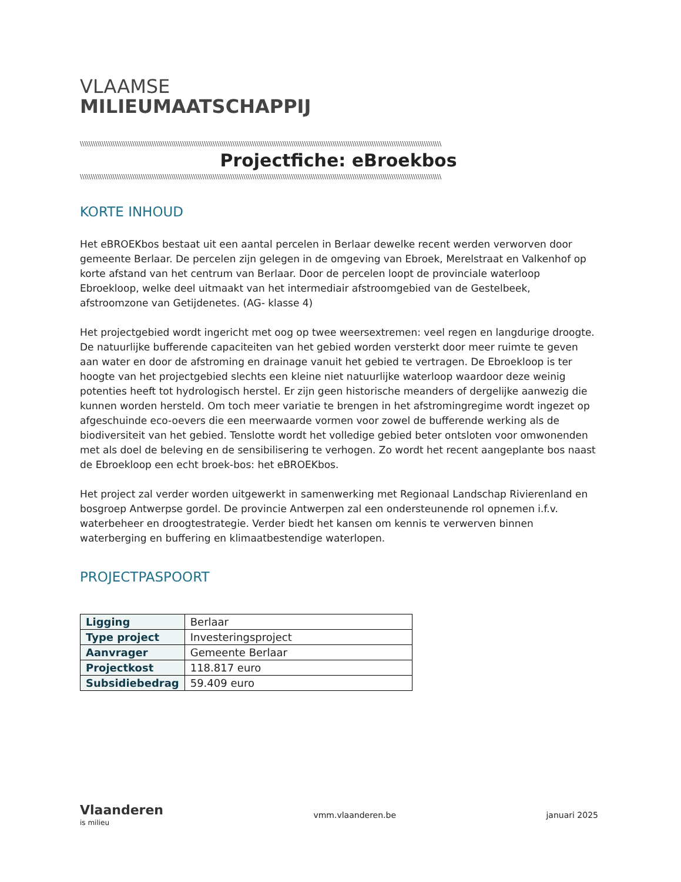VLAAMSE
MILIEUMAATSCHAPPIJ
\\\\\\\\\\\\\\\\\\\\\\\\\\\\\\\\\\\\\\\\\\\\\\\\\\\\\\\\\\\\\\\\\\\\\\\\\\\\\\\\\\\\\\\\\\\\\\\\\\\\\\\\\\\\\\\\\\\\\\\\\\\\\\\\\\\\\\\\\\\\\\\\\\\\\\\\\\\\\\\\\\\\\\
Projectfiche: eBroekbos
\\\\\\\\\\\\\\\\\\\\\\\\\\\\\\\\\\\\\\\\\\\\\\\\\\\\\\\\\\\\\\\\\\\\\\\\\\\\\\\\\\\\\\\\\\\\\\\\\\\\\\\\\\\\\\\\\\\\\\\\\\\\\\\\\\\\\\\\\\\\\\\\\\\\\\\\\\\\\\\\\\\\\\
KORTE INHOUD
Het eBROEKbos bestaat uit een aantal percelen in Berlaar dewelke recent werden verworven door gemeente Berlaar. De percelen zijn gelegen in de omgeving van Ebroek, Merelstraat en Valkenhof op korte afstand van het centrum van Berlaar. Door de percelen loopt de provinciale waterloop Ebroekloop, welke deel uitmaakt van het intermediair afstroomgebied van de Gestelbeek, afstroomzone van Getijdenetes. (AG- klasse 4)
Het projectgebied wordt ingericht met oog op twee weersextremen: veel regen en langdurige droogte. De natuurlijke bufferende capaciteiten van het gebied worden versterkt door meer ruimte te geven aan water en door de afstroming en drainage vanuit het gebied te vertragen. De Ebroekloop is ter hoogte van het projectgebied slechts een kleine niet natuurlijke waterloop waardoor deze weinig potenties heeft tot hydrologisch herstel. Er zijn geen historische meanders of dergelijke aanwezig die kunnen worden hersteld. Om toch meer variatie te brengen in het afstromingregime wordt ingezet op afgeschuinde eco-oevers die een meerwaarde vormen voor zowel de bufferende werking als de biodiversiteit van het gebied. Tenslotte wordt het volledige gebied beter ontsloten voor omwonenden met als doel de beleving en de sensibilisering te verhogen. Zo wordt het recent aangeplante bos naast de Ebroekloop een echt broek-bos: het eBROEKbos.
Het project zal verder worden uitgewerkt in samenwerking met Regionaal Landschap Rivierenland en bosgroep Antwerpse gordel. De provincie Antwerpen zal een ondersteunende rol opnemen i.f.v. waterbeheer en droogtestrategie. Verder biedt het kansen om kennis te verwerven binnen waterberging en buffering en klimaatbestendige waterlopen.
PROJECTPASPOORT
| Ligging | Berlaar |
| Type project | Investeringsproject |
| Aanvrager | Gemeente Berlaar |
| Projectkost | 118.817 euro |
| Subsidiebedrag | 59.409 euro |
Vlaanderen
is milieu
vmm.vlaanderen.be januari 2025